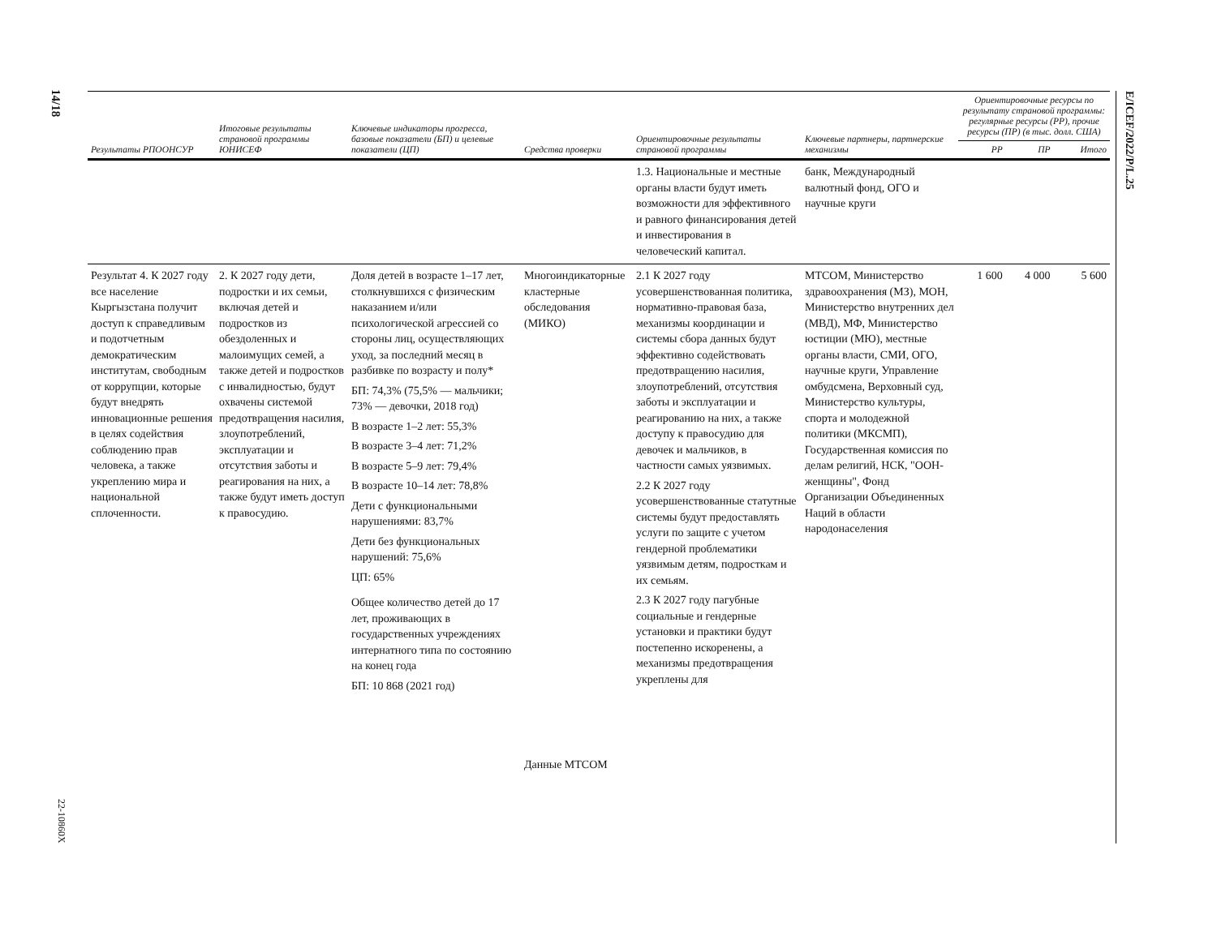14/18
22-10860X
E/ICEF/2022/P/L.25
| Результаты РПООНСУР | Итоговые результаты страновой программы ЮНИСЕФ | Ключевые индикаторы прогресса, базовые показатели (БП) и целевые показатели (ЦП) | Средства проверки | Ориентировочные результаты страновой программы | Ключевые партнеры, партнерские механизмы | Ориентировочные ресурсы по результату страновой программы: регулярные ресурсы (РР), прочие ресурсы (ПР) (в тыс. долл. США) | | |
| --- | --- | --- | --- | --- | --- | --- | --- | --- |
| | | | | | | РР | ПР | Итого |
| | | | | 1.3. Национальные и местные органы власти будут иметь возможности для эффективного и равного финансирования детей и инвестирования в человеческий капитал. | банк, Международный валютный фонд, ОГО и научные круги | | | |
| Результат 4. К 2027 году все население Кыргызстана получит доступ к справедливым и подотчетным демократическим институтам, свободным от коррупции, которые будут внедрять инновационные решения в целях содействия соблюдению прав человека, а также укреплению мира и национальной сплоченности. | 2. К 2027 году дети, подростки и их семьи, включая детей и подростков из обездоленных и малоимущих семей, а также детей и подростков с инвалидностью, будут охвачены системой предотвращения насилия, злоупотреблений, эксплуатации и отсутствия заботы и реагирования на них, а также будут иметь доступ к правосудию. | Доля детей в возрасте 1–17 лет, столкнувшихся с физическим наказанием и/или психологической агрессией со стороны лиц, осуществляющих уход, за последний месяц в разбивке по возрасту и полу* БП: 74,3% (75,5% — мальчики; 73% — девочки, 2018 год) В возрасте 1–2 лет: 55,3% В возрасте 3–4 лет: 71,2% В возрасте 5–9 лет: 79,4% В возрасте 10–14 лет: 78,8% Дети с функциональными нарушениями: 83,7% Дети без функциональных нарушений: 75,6% ЦП: 65% Общее количество детей до 17 лет, проживающих в государственных учреждениях интернатного типа по состоянию на конец года БП: 10 868 (2021 год) | Многоиндикаторные кластерные обследования (МИКО) Данные МТСОМ | 2.1 К 2027 году усовершенствованная политика, нормативно-правовая база, механизмы координации и системы сбора данных будут эффективно содействовать предотвращению насилия, злоупотреблений, отсутствия заботы и эксплуатации и реагированию на них, а также доступу к правосудию для девочек и мальчиков, в частности самых уязвимых. 2.2 К 2027 году усовершенствованные статутные системы будут предоставлять услуги по защите с учетом гендерной проблематики уязвимым детям, подросткам и их семьям. 2.3 К 2027 году пагубные социальные и гендерные установки и практики будут постепенно искоренены, а механизмы предотвращения укреплены для | МТСОМ, Министерство здравоохранения (МЗ), МОН, Министерство внутренних дел (МВД), МФ, Министерство юстиции (МЮ), местные органы власти, СМИ, ОГО, научные круги, Управление омбудсмена, Верховный суд, Министерство культуры, спорта и молодежной политики (МКСМП), Государственная комиссия по делам религий, НСК, "ООН-женщины", Фонд Организации Объединенных Наций в области народонаселения | 1 600 | 4 000 | 5 600 |